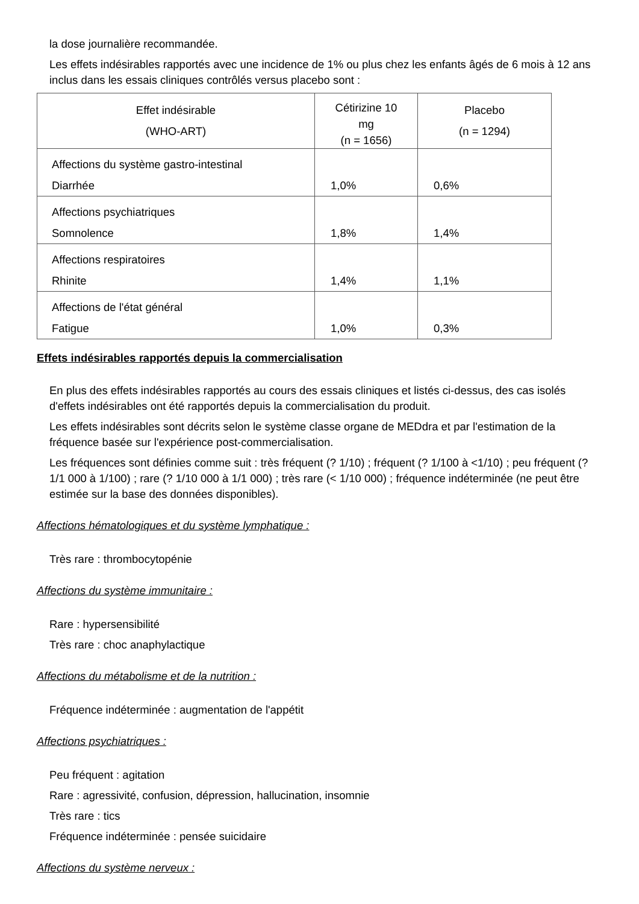la dose journalière recommandée.
Les effets indésirables rapportés avec une incidence de 1% ou plus chez les enfants âgés de 6 mois à 12 ans inclus dans les essais cliniques contrôlés versus placebo sont :
| Effet indésirable (WHO-ART) | Cétirizine 10 mg (n = 1656) | Placebo (n = 1294) |
| --- | --- | --- |
| Affections du système gastro-intestinal Diarrhée | 1,0% | 0,6% |
| Affections psychiatriques Somnolence | 1,8% | 1,4% |
| Affections respiratoires Rhinite | 1,4% | 1,1% |
| Affections de l'état général Fatigue | 1,0% | 0,3% |
Effets indésirables rapportés depuis la commercialisation
En plus des effets indésirables rapportés au cours des essais cliniques et listés ci-dessus, des cas isolés d'effets indésirables ont été rapportés depuis la commercialisation du produit.
Les effets indésirables sont décrits selon le système classe organe de MEDdra et par l'estimation de la fréquence basée sur l'expérience post-commercialisation.
Les fréquences sont définies comme suit : très fréquent (? 1/10) ; fréquent (? 1/100 à <1/10) ; peu fréquent (? 1/1 000 à 1/100) ; rare (? 1/10 000 à 1/1 000) ; très rare (< 1/10 000) ; fréquence indéterminée (ne peut être estimée sur la base des données disponibles).
Affections hématologiques et du système lymphatique :
Très rare : thrombocytopénie
Affections du système immunitaire :
Rare : hypersensibilité
Très rare : choc anaphylactique
Affections du métabolisme et de la nutrition :
Fréquence indéterminée : augmentation de l'appétit
Affections psychiatriques :
Peu fréquent : agitation
Rare : agressivité, confusion, dépression, hallucination, insomnie
Très rare : tics
Fréquence indéterminée : pensée suicidaire
Affections du système nerveux :